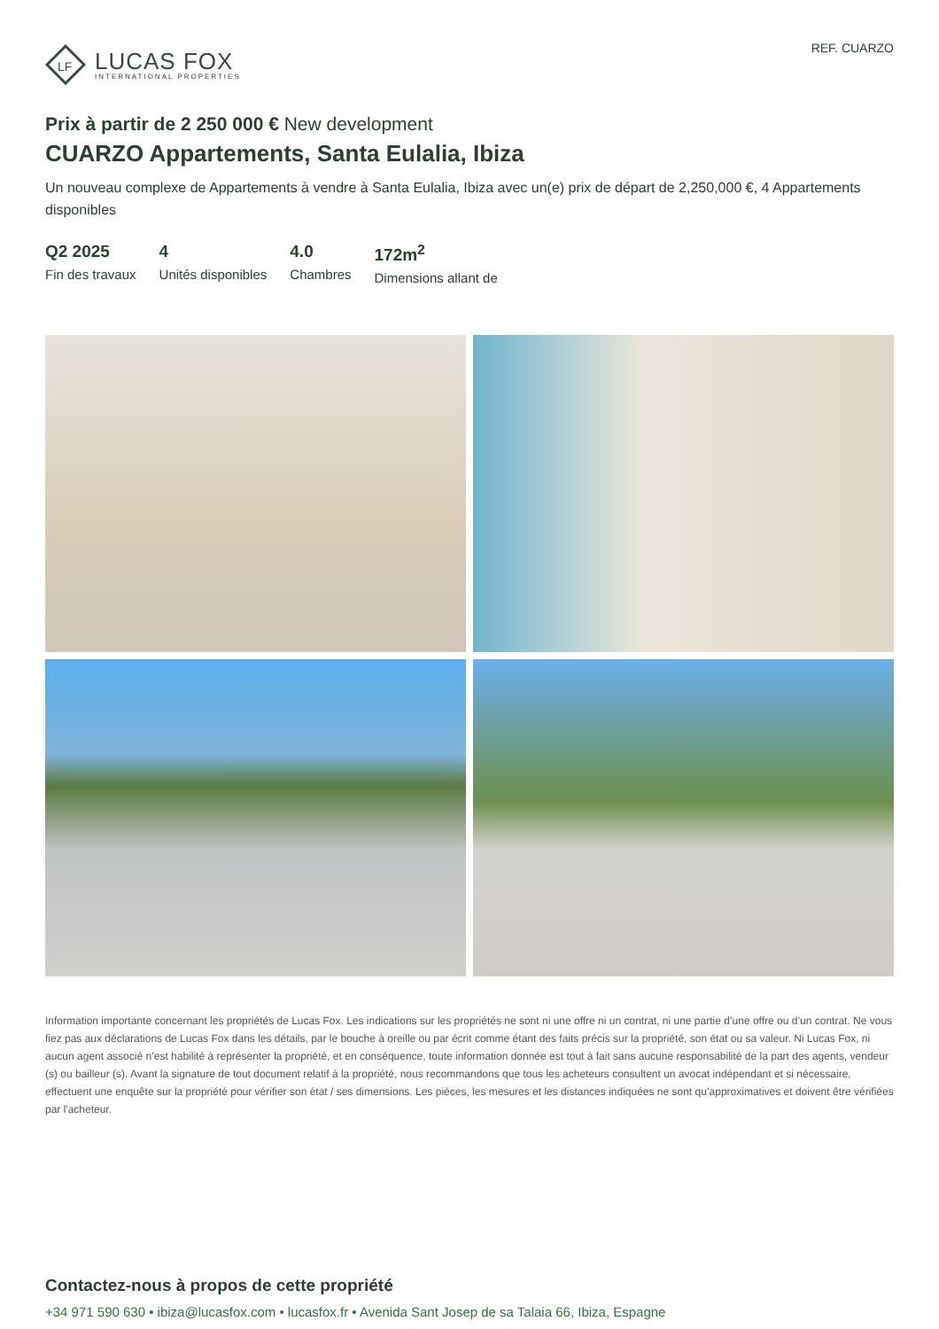LF
LUCAS FOX
INTERNATIONAL PROPERTIES
REF. CUARZO
Prix à partir de 2 250 000 € New development
CUARZO Appartements, Santa Eulalia, Ibiza
Un nouveau complexe de Appartements à vendre à Santa Eulalia, Ibiza avec un(e) prix de départ de 2,250,000 €, 4 Appartements disponibles
Q2 2025
Fin des travaux
4
Unités disponibles
4.0
Chambres
172m<sup>2</sup>
Dimensions allant de
Information importante concernant les propriétés de Lucas Fox. Les indications sur les propriétés ne sont ni une offre ni un contrat, ni une partie d’une offre ou d’un contrat. Ne vous fiez pas aux déclarations de Lucas Fox dans les détails, par le bouche à oreille ou par écrit comme étant des faits précis sur la propriété, son état ou sa valeur. Ni Lucas Fox, ni aucun agent associé n’est habilité à représenter la propriété, et en conséquence, toute information donnée est tout à fait sans aucune responsabilité de la part des agents, vendeur (s) ou bailleur (s). Avant la signature de tout document relatif à la propriété, nous recommandons que tous les acheteurs consultent un avocat indépendant et si nécessaire, effectuent une enquête sur la propriété pour vérifier son état / ses dimensions. Les pièces, les mesures et les distances indiquées ne sont qu’approximatives et doivent être vérifiées par l'acheteur.
Contactez-nous à propos de cette propriété
+34 971 590 630 • ibiza@lucasfox.com • lucasfox.fr • Avenida Sant Josep de sa Talaia 66, Ibiza, Espagne